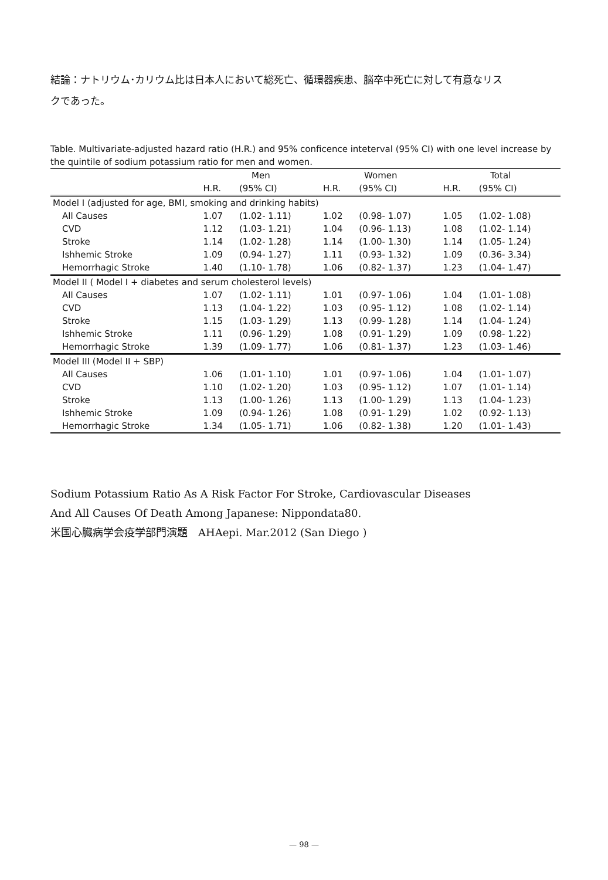結論：ナトリウム･カリウム比は日本人において総死亡、循環器疾患、脳卒中死亡に対して有意なリスクであった。
Table. Multivariate-adjusted hazard ratio (H.R.) and 95% conficence inteterval (95% CI) with one level increase by the quintile of sodium potassium ratio for men and women.
| | Men | | Women | | Total | |
| --- | --- | --- | --- | --- | --- | --- |
| | H.R. | (95% CI) | H.R. | (95% CI) | H.R. | (95% CI) |
| Model I (adjusted for age, BMI, smoking and drinking habits) | | | | | | |
| All Causes | 1.07 | (1.02- 1.11) | 1.02 | (0.98- 1.07) | 1.05 | (1.02- 1.08) |
| CVD | 1.12 | (1.03- 1.21) | 1.04 | (0.96- 1.13) | 1.08 | (1.02- 1.14) |
| Stroke | 1.14 | (1.02- 1.28) | 1.14 | (1.00- 1.30) | 1.14 | (1.05- 1.24) |
| Ishhemic Stroke | 1.09 | (0.94- 1.27) | 1.11 | (0.93- 1.32) | 1.09 | (0.36- 3.34) |
| Hemorrhagic Stroke | 1.40 | (1.10- 1.78) | 1.06 | (0.82- 1.37) | 1.23 | (1.04- 1.47) |
| Model II ( Model I + diabetes and serum cholesterol levels) | | | | | | |
| All Causes | 1.07 | (1.02- 1.11) | 1.01 | (0.97- 1.06) | 1.04 | (1.01- 1.08) |
| CVD | 1.13 | (1.04- 1.22) | 1.03 | (0.95- 1.12) | 1.08 | (1.02- 1.14) |
| Stroke | 1.15 | (1.03- 1.29) | 1.13 | (0.99- 1.28) | 1.14 | (1.04- 1.24) |
| Ishhemic Stroke | 1.11 | (0.96- 1.29) | 1.08 | (0.91- 1.29) | 1.09 | (0.98- 1.22) |
| Hemorrhagic Stroke | 1.39 | (1.09- 1.77) | 1.06 | (0.81- 1.37) | 1.23 | (1.03- 1.46) |
| Model III (Model II + SBP) | | | | | | |
| All Causes | 1.06 | (1.01- 1.10) | 1.01 | (0.97- 1.06) | 1.04 | (1.01- 1.07) |
| CVD | 1.10 | (1.02- 1.20) | 1.03 | (0.95- 1.12) | 1.07 | (1.01- 1.14) |
| Stroke | 1.13 | (1.00- 1.26) | 1.13 | (1.00- 1.29) | 1.13 | (1.04- 1.23) |
| Ishhemic Stroke | 1.09 | (0.94- 1.26) | 1.08 | (0.91- 1.29) | 1.02 | (0.92- 1.13) |
| Hemorrhagic Stroke | 1.34 | (1.05- 1.71) | 1.06 | (0.82- 1.38) | 1.20 | (1.01- 1.43) |
Sodium Potassium Ratio As A Risk Factor For Stroke, Cardiovascular Diseases
And All Causes Of Death Among Japanese: Nippondata80.
米国心臓病学会疫学部門演題　AHAepi. Mar.2012 (San Diego )
— 98 —